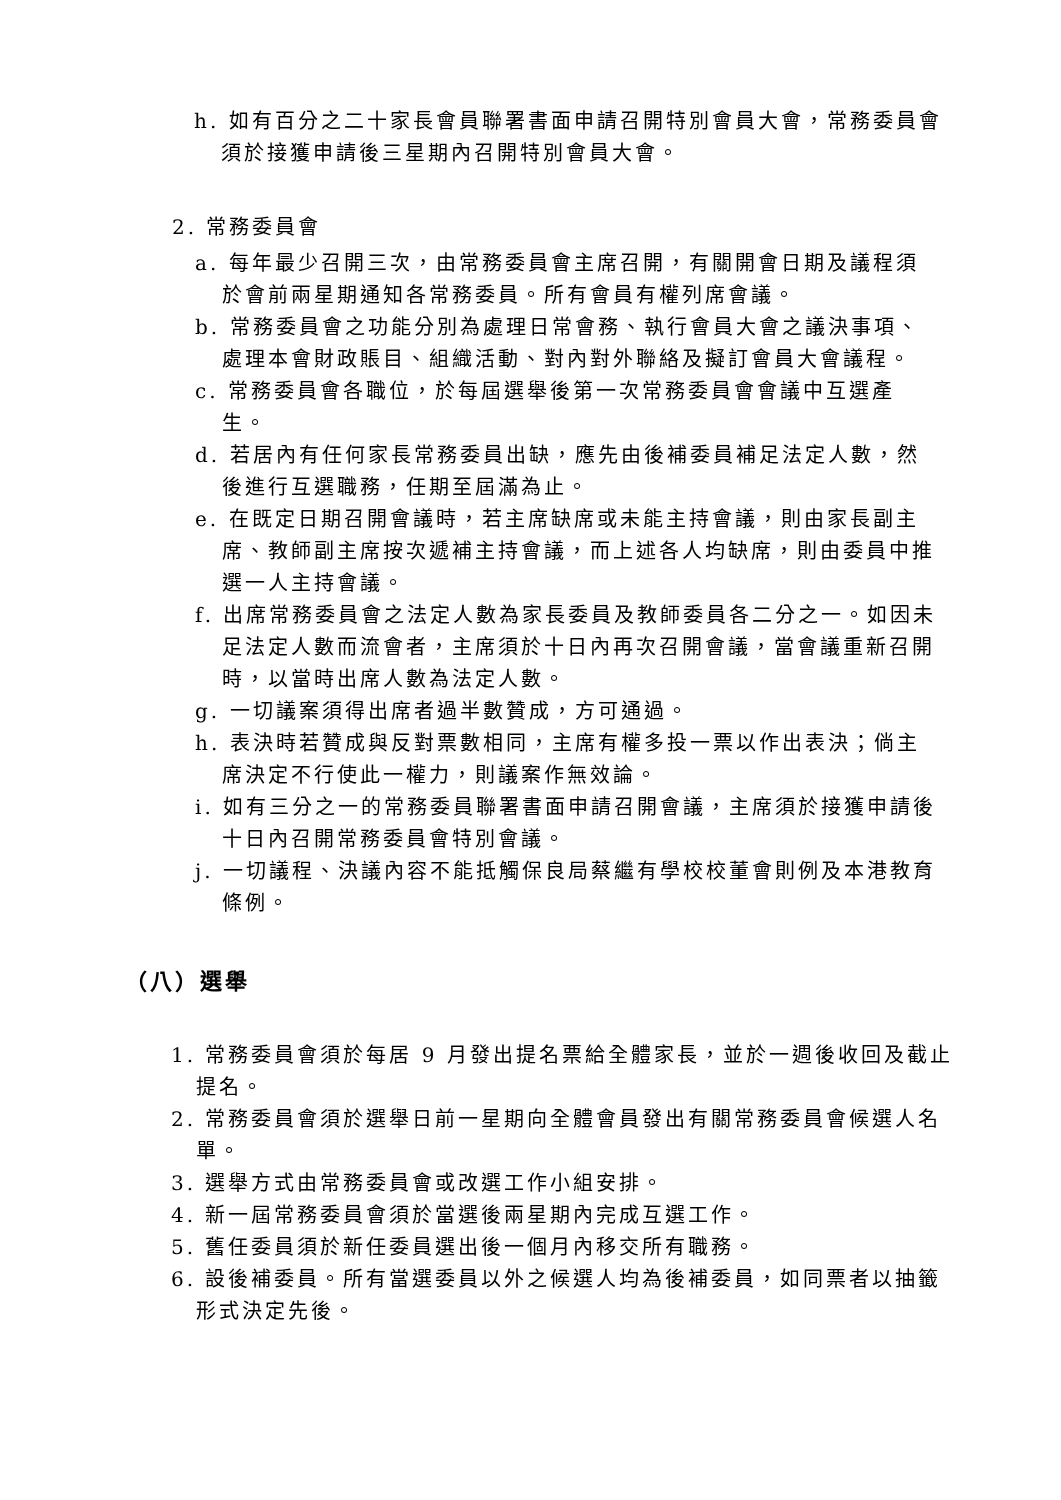h. 如有百分之二十家長會員聯署書面申請召開特別會員大會，常務委員會須於接獲申請後三星期內召開特別會員大會。
2. 常務委員會
a. 每年最少召開三次，由常務委員會主席召開，有關開會日期及議程須於會前兩星期通知各常務委員。所有會員有權列席會議。
b. 常務委員會之功能分別為處理日常會務、執行會員大會之議決事項、處理本會財政賬目、組織活動、對內對外聯絡及擬訂會員大會議程。
c. 常務委員會各職位，於每屆選舉後第一次常務委員會會議中互選產生。
d. 若居內有任何家長常務委員出缺，應先由後補委員補足法定人數，然後進行互選職務，任期至屆滿為止。
e. 在既定日期召開會議時，若主席缺席或未能主持會議，則由家長副主席、教師副主席按次遞補主持會議，而上述各人均缺席，則由委員中推選一人主持會議。
f. 出席常務委員會之法定人數為家長委員及教師委員各二分之一。如因未足法定人數而流會者，主席須於十日內再次召開會議，當會議重新召開時，以當時出席人數為法定人數。
g. 一切議案須得出席者過半數贊成，方可通過。
h. 表決時若贊成與反對票數相同，主席有權多投一票以作出表決；倘主席決定不行使此一權力，則議案作無效論。
i. 如有三分之一的常務委員聯署書面申請召開會議，主席須於接獲申請後十日內召開常務委員會特別會議。
j. 一切議程、決議內容不能抵觸保良局蔡繼有學校校董會則例及本港教育條例。
（八）選舉
1. 常務委員會須於每居 9 月發出提名票給全體家長，並於一週後收回及截止提名。
2. 常務委員會須於選舉日前一星期向全體會員發出有關常務委員會候選人名單。
3. 選舉方式由常務委員會或改選工作小組安排。
4. 新一屆常務委員會須於當選後兩星期內完成互選工作。
5. 舊任委員須於新任委員選出後一個月內移交所有職務。
6. 設後補委員。所有當選委員以外之候選人均為後補委員，如同票者以抽籤形式決定先後。